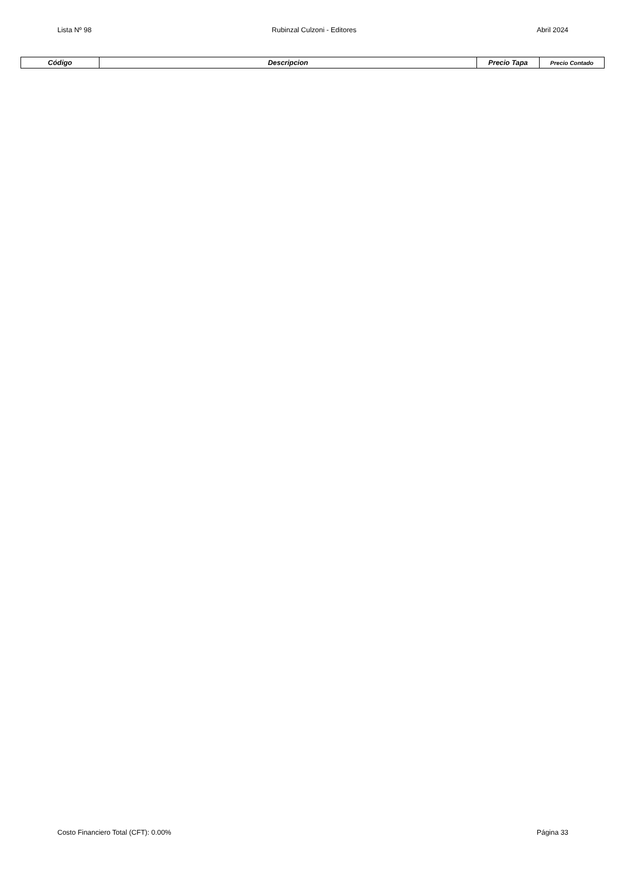Lista Nº 98 Rubinzal Culzoni - Editores Abril 2024
| Código | Descripcion | Precio Tapa | Precio Contado |
| --- | --- | --- | --- |
Costo Financiero Total (CFT): 0.00% Página 33